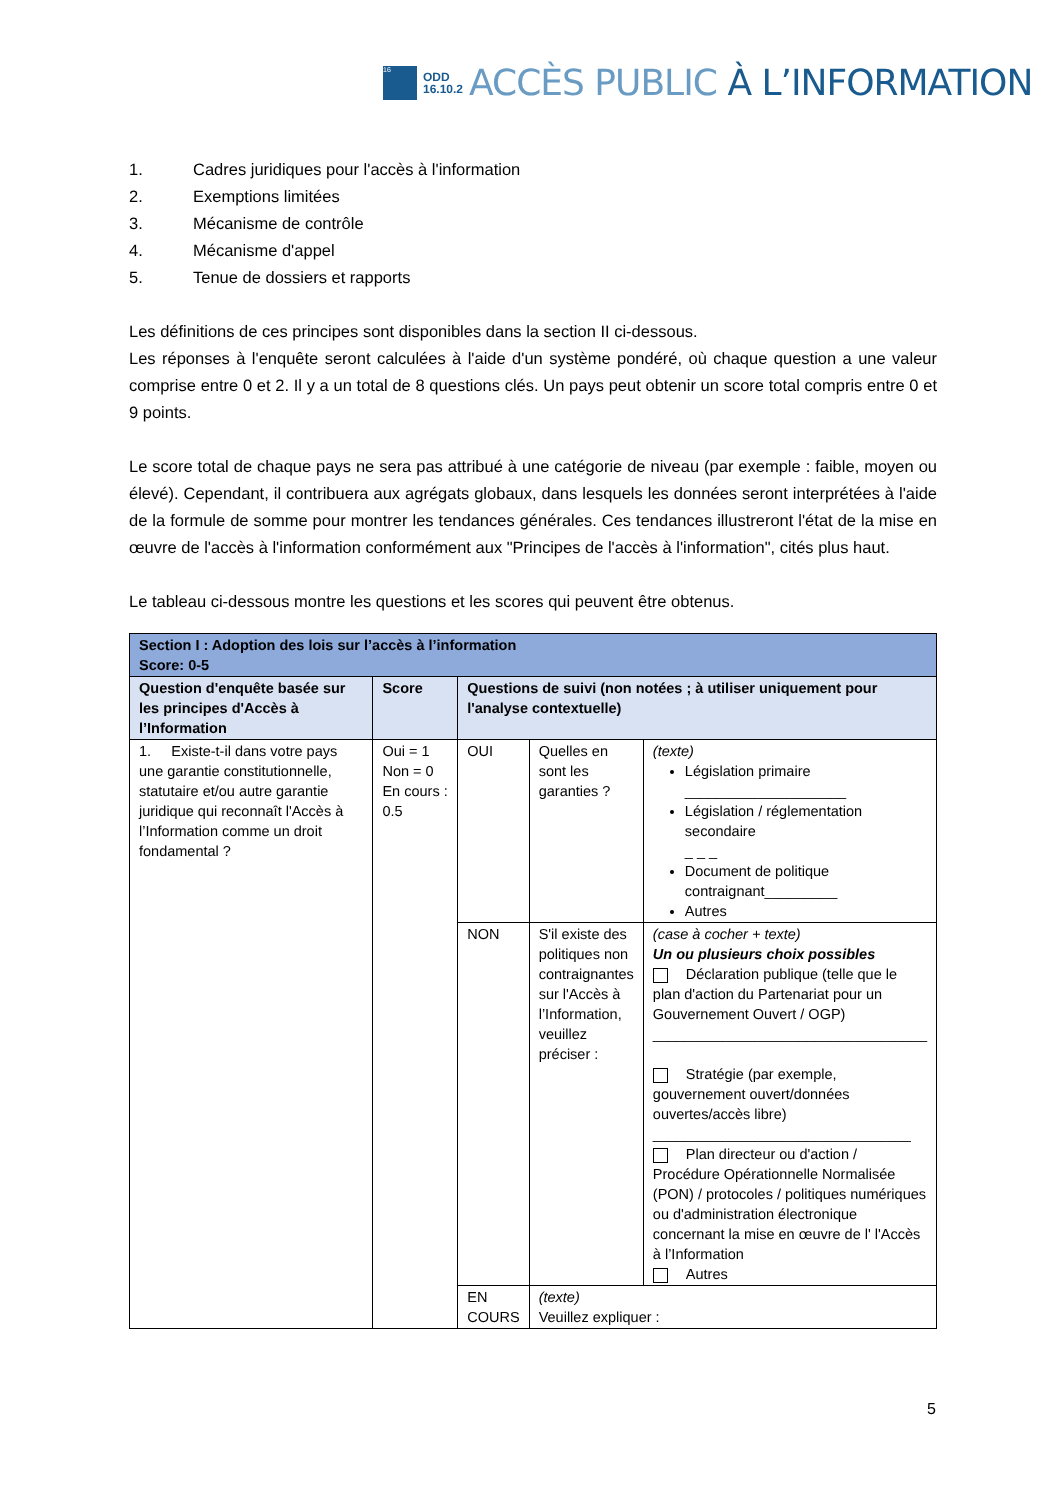16
ODD
16.10.2
ACCÈS PUBLIC À L’INFORMATION
1. Cadres juridiques pour l'accès à l'information
2. Exemptions limitées
3. Mécanisme de contrôle
4. Mécanisme d'appel
5. Tenue de dossiers et rapports
Les définitions de ces principes sont disponibles dans la section II ci-dessous.
Les réponses à l'enquête seront calculées à l'aide d'un système pondéré, où chaque question a une valeur comprise entre 0 et 2. Il y a un total de 8 questions clés. Un pays peut obtenir un score total compris entre 0 et 9 points.
Le score total de chaque pays ne sera pas attribué à une catégorie de niveau (par exemple : faible, moyen ou élevé). Cependant, il contribuera aux agrégats globaux, dans lesquels les données seront interprétées à l'aide de la formule de somme pour montrer les tendances générales. Ces tendances illustreront l'état de la mise en œuvre de l'accès à l'information conformément aux "Principes de l'accès à l'information", cités plus haut.
Le tableau ci-dessous montre les questions et les scores qui peuvent être obtenus.
| Section I : Adoption des lois sur l’accès à l’information Score: 0-5 | | | | |
| Question d'enquête basée sur les principes d'Accès à l’Information | Score | Questions de suivi (non notées ; à utiliser uniquement pour l'analyse contextuelle) | | |
| 1. Existe-t-il dans votre pays une garantie constitutionnelle, statutaire et/ou autre garantie juridique qui reconnaît l'Accès à l’Information comme un droit fondamental ? | Oui = 1 Non = 0 En cours : 0.5 | OUI | Quelles en sont les garanties ? | (texte) Législation primaire ____________________ Législation / réglementation secondaire _ _ _ Document de politique contraignant_________ Autres |
| | | NON | S'il existe des politiques non contraignantes sur l'Accès à l’Information, veuillez préciser : | (case à cocher + texte) Un ou plusieurs choix possibles Déclaration publique (telle que le plan d'action du Partenariat pour un Gouvernement Ouvert / OGP) __________________________________ Stratégie (par exemple, gouvernement ouvert/données ouvertes/accès libre) ________________________________ Plan directeur ou d'action / Procédure Opérationnelle Normalisée (PON) / protocoles / politiques numériques ou d'administration électronique concernant la mise en œuvre de l' l'Accès à l’Information Autres |
| | | EN COURS | (texte) Veuillez expliquer : | |
5